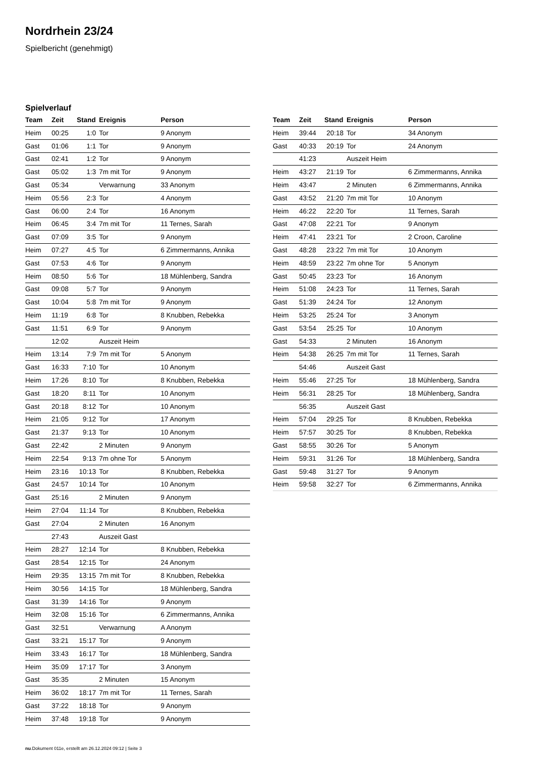Nordrhein 23/24
Spielbericht (genehmigt)
Spielverlauf
| Team | Zeit | Stand | Ereignis | Person |
| --- | --- | --- | --- | --- |
| Heim | 00:25 | 1:0 | Tor | 9 Anonym |
| Gast | 01:06 | 1:1 | Tor | 9 Anonym |
| Gast | 02:41 | 1:2 | Tor | 9 Anonym |
| Gast | 05:02 | 1:3 | 7m mit Tor | 9 Anonym |
| Gast | 05:34 | | Verwarnung | 33 Anonym |
| Heim | 05:56 | 2:3 | Tor | 4 Anonym |
| Gast | 06:00 | 2:4 | Tor | 16 Anonym |
| Heim | 06:45 | 3:4 | 7m mit Tor | 11 Ternes, Sarah |
| Gast | 07:09 | 3:5 | Tor | 9 Anonym |
| Heim | 07:27 | 4:5 | Tor | 6 Zimmermanns, Annika |
| Gast | 07:53 | 4:6 | Tor | 9 Anonym |
| Heim | 08:50 | 5:6 | Tor | 18 Mühlenberg, Sandra |
| Gast | 09:08 | 5:7 | Tor | 9 Anonym |
| Gast | 10:04 | 5:8 | 7m mit Tor | 9 Anonym |
| Heim | 11:19 | 6:8 | Tor | 8 Knubben, Rebekka |
| Gast | 11:51 | 6:9 | Tor | 9 Anonym |
| | 12:02 | | Auszeit Heim | |
| Heim | 13:14 | 7:9 | 7m mit Tor | 5 Anonym |
| Gast | 16:33 | 7:10 | Tor | 10 Anonym |
| Heim | 17:26 | 8:10 | Tor | 8 Knubben, Rebekka |
| Gast | 18:20 | 8:11 | Tor | 10 Anonym |
| Gast | 20:18 | 8:12 | Tor | 10 Anonym |
| Heim | 21:05 | 9:12 | Tor | 17 Anonym |
| Gast | 21:37 | 9:13 | Tor | 10 Anonym |
| Gast | 22:42 | | 2 Minuten | 9 Anonym |
| Heim | 22:54 | 9:13 | 7m ohne Tor | 5 Anonym |
| Heim | 23:16 | 10:13 | Tor | 8 Knubben, Rebekka |
| Gast | 24:57 | 10:14 | Tor | 10 Anonym |
| Gast | 25:16 | | 2 Minuten | 9 Anonym |
| Heim | 27:04 | 11:14 | Tor | 8 Knubben, Rebekka |
| Gast | 27:04 | | 2 Minuten | 16 Anonym |
| | 27:43 | | Auszeit Gast | |
| Heim | 28:27 | 12:14 | Tor | 8 Knubben, Rebekka |
| Gast | 28:54 | 12:15 | Tor | 24 Anonym |
| Heim | 29:35 | 13:15 | 7m mit Tor | 8 Knubben, Rebekka |
| Heim | 30:56 | 14:15 | Tor | 18 Mühlenberg, Sandra |
| Gast | 31:39 | 14:16 | Tor | 9 Anonym |
| Heim | 32:08 | 15:16 | Tor | 6 Zimmermanns, Annika |
| Gast | 32:51 | | Verwarnung | A Anonym |
| Gast | 33:21 | 15:17 | Tor | 9 Anonym |
| Heim | 33:43 | 16:17 | Tor | 18 Mühlenberg, Sandra |
| Heim | 35:09 | 17:17 | Tor | 3 Anonym |
| Gast | 35:35 | | 2 Minuten | 15 Anonym |
| Heim | 36:02 | 18:17 | 7m mit Tor | 11 Ternes, Sarah |
| Gast | 37:22 | 18:18 | Tor | 9 Anonym |
| Heim | 37:48 | 19:18 | Tor | 9 Anonym |
| Team | Zeit | Stand | Ereignis | Person |
| --- | --- | --- | --- | --- |
| Heim | 39:44 | 20:18 | Tor | 34 Anonym |
| Gast | 40:33 | 20:19 | Tor | 24 Anonym |
| | 41:23 | | Auszeit Heim | |
| Heim | 43:27 | 21:19 | Tor | 6 Zimmermanns, Annika |
| Heim | 43:47 | | 2 Minuten | 6 Zimmermanns, Annika |
| Gast | 43:52 | 21:20 | 7m mit Tor | 10 Anonym |
| Heim | 46:22 | 22:20 | Tor | 11 Ternes, Sarah |
| Gast | 47:08 | 22:21 | Tor | 9 Anonym |
| Heim | 47:41 | 23:21 | Tor | 2 Croon, Caroline |
| Gast | 48:28 | 23:22 | 7m mit Tor | 10 Anonym |
| Heim | 48:59 | 23:22 | 7m ohne Tor | 5 Anonym |
| Gast | 50:45 | 23:23 | Tor | 16 Anonym |
| Heim | 51:08 | 24:23 | Tor | 11 Ternes, Sarah |
| Gast | 51:39 | 24:24 | Tor | 12 Anonym |
| Heim | 53:25 | 25:24 | Tor | 3 Anonym |
| Gast | 53:54 | 25:25 | Tor | 10 Anonym |
| Gast | 54:33 | | 2 Minuten | 16 Anonym |
| Heim | 54:38 | 26:25 | 7m mit Tor | 11 Ternes, Sarah |
| | 54:46 | | Auszeit Gast | |
| Heim | 55:46 | 27:25 | Tor | 18 Mühlenberg, Sandra |
| Heim | 56:31 | 28:25 | Tor | 18 Mühlenberg, Sandra |
| | 56:35 | | Auszeit Gast | |
| Heim | 57:04 | 29:25 | Tor | 8 Knubben, Rebekka |
| Heim | 57:57 | 30:25 | Tor | 8 Knubben, Rebekka |
| Gast | 58:55 | 30:26 | Tor | 5 Anonym |
| Heim | 59:31 | 31:26 | Tor | 18 Mühlenberg, Sandra |
| Gast | 59:48 | 31:27 | Tor | 9 Anonym |
| Heim | 59:58 | 32:27 | Tor | 6 Zimmermanns, Annika |
nu.Dokument 011e, erstellt am 26.12.2024 09:12 | Seite 3